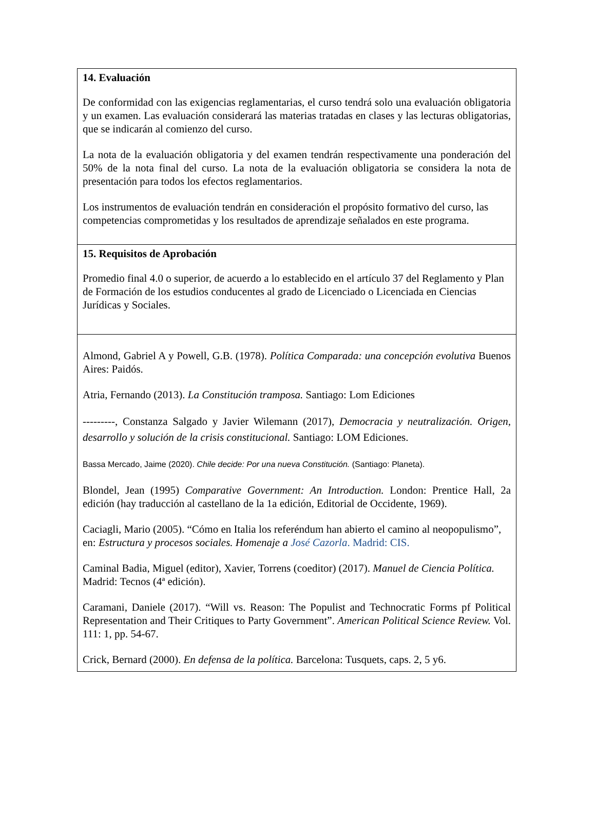| 14. Evaluación De conformidad con las exigencias reglamentarias, el curso tendrá solo una evaluación obligatoria y un examen. Las evaluación considerará las materias tratadas en clases y las lecturas obligatorias, que se indicarán al comienzo del curso. La nota de la evaluación obligatoria y del examen tendrán respectivamente una ponderación del 50% de la nota final del curso. La nota de la evaluación obligatoria se considera la nota de presentación para todos los efectos reglamentarios. Los instrumentos de evaluación tendrán en consideración el propósito formativo del curso, las competencias comprometidas y los resultados de aprendizaje señalados en este programa. |
| 15. Requisitos de Aprobación Promedio final 4.0 o superior, de acuerdo a lo establecido en el artículo 37 del Reglamento y Plan de Formación de los estudios conducentes al grado de Licenciado o Licenciada en Ciencias Jurídicas y Sociales. |
| Almond, Gabriel A y Powell, G.B. (1978). Política Comparada: una concepción evolutiva Buenos Aires: Paidós. Atria, Fernando (2013). La Constitución tramposa. Santiago: Lom Ediciones ---------, Constanza Salgado y Javier Wilemann (2017), Democracia y neutralización. Origen, desarrollo y solución de la crisis constitucional. Santiago: LOM Ediciones. Bassa Mercado, Jaime (2020). Chile decide: Por una nueva Constitución. (Santiago: Planeta). Blondel, Jean (1995) Comparative Government: An Introduction. London: Prentice Hall, 2a edición (hay traducción al castellano de la 1a edición, Editorial de Occidente, 1969). Caciagli, Mario (2005). “Cómo en Italia los referéndum han abierto el camino al neopopulismo”, en: Estructura y procesos sociales. Homenaje a José Cazorla . Madrid: CIS. Caminal Badia, Miguel (editor), Xavier, Torrens (coeditor) (2017). Manuel de Ciencia Política. Madrid: Tecnos (4ª edición). Caramani, Daniele (2017). “Will vs. Reason: The Populist and Technocratic Forms pf Political Representation and Their Critiques to Party Government”. American Political Science Review. Vol. 111: 1, pp. 54-67. Crick, Bernard (2000). En defensa de la política. Barcelona: Tusquets, caps. 2, 5 y6. |